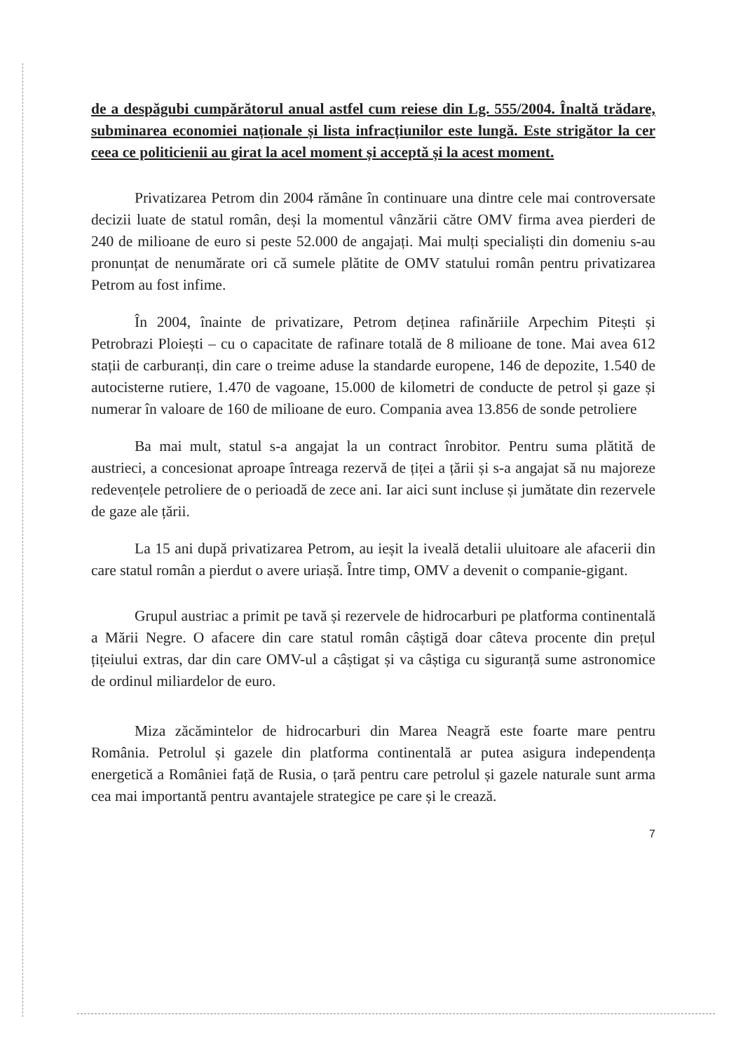de a despăgubi cumpărătorul anual astfel cum reiese din Lg. 555/2004. Înaltă trădare, subminarea economiei naționale și lista infracțiunilor este lungă. Este strigător la cer ceea ce politicienii au girat la acel moment și acceptă și la acest moment.
Privatizarea Petrom din 2004 rămâne în continuare una dintre cele mai controversate decizii luate de statul român, deși la momentul vânzării către OMV firma avea pierderi de 240 de milioane de euro si peste 52.000 de angajați. Mai mulți specialiști din domeniu s-au pronunțat de nenumărate ori că sumele plătite de OMV statului român pentru privatizarea Petrom au fost infime.
În 2004, înainte de privatizare, Petrom deținea rafinăriile Arpechim Pitești și Petrobrazi Ploiești – cu o capacitate de rafinare totală de 8 milioane de tone. Mai avea 612 stații de carburanți, din care o treime aduse la standarde europene, 146 de depozite, 1.540 de autocisterne rutiere, 1.470 de vagoane, 15.000 de kilometri de conducte de petrol și gaze și numerar în valoare de 160 de milioane de euro. Compania avea 13.856 de sonde petroliere
Ba mai mult, statul s-a angajat la un contract înrobitor. Pentru suma plătită de austrieci, a concesionat aproape întreaga rezervă de țiței a țării și s-a angajat să nu majoreze redevențele petroliere de o perioadă de zece ani. Iar aici sunt incluse și jumătate din rezervele de gaze ale țării.
La 15 ani după privatizarea Petrom, au ieșit la iveală detalii uluitoare ale afacerii din care statul român a pierdut o avere uriașă. Între timp, OMV a devenit o companie-gigant.
Grupul austriac a primit pe tavă și rezervele de hidrocarburi pe platforma continentală a Mării Negre. O afacere din care statul român câștigă doar câteva procente din prețul țițeiului extras, dar din care OMV-ul a câștigat și va câștiga cu siguranță sume astronomice de ordinul miliardelor de euro.
Miza zăcămintelor de hidrocarburi din Marea Neagră este foarte mare pentru România. Petrolul și gazele din platforma continentală ar putea asigura independența energetică a României față de Rusia, o țară pentru care petrolul și gazele naturale sunt arma cea mai importantă pentru avantajele strategice pe care și le crează.
7